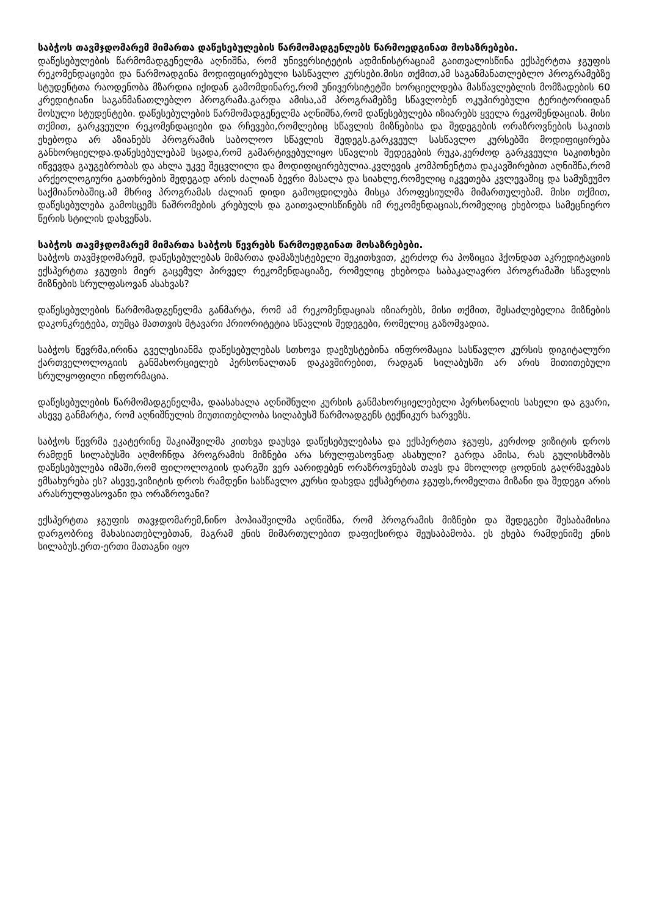საბჭოს თავმჯდომარემ მიმართა დაწესებულების წარმომადგენლებს წარმოედგინათ მოსაზრებები.
დაწესებულების წარმომადგენელმა აღნიშნა, რომ უნივერსიტეტის ადმინისტრაციამ გაითვალისწინა ექსპერტთა ჯგუფის რეკომენდაციები და წარმოადგინა მოდიფიცირებული სასწავლო კურსები.მისი თქმით,ამ საგანმანათლებლო პროგრამებზე სტუდენტთა რაოდენობა მზარდია იქიდან გამომდინარე,რომ უნივერსიტეტში ხორციელდება მასწავლებლის მომზადების 60 კრედიტიანი საგანმანათლებლო პროგრამა.გარდა ამისა,ამ პროგრამებზე სწავლობენ ოკუპირებული ტერიტორიიდან მოსული სტუდენტები. დაწესებულების წარმომადგენელმა აღნიშნა,რომ დაწესებულება იზიარებს ყველა რეკომენდაციას. მისი თქმით, გარკვეული რეკომენდაციები და რჩევები,რომლებიც სწავლის მიზნებისა და შედეგების ორაზროვნების საკითს ეხებოდა არ აზიანებს პროგრამის საბოლოო სწავლის შედეგს.გარკვეულ სასწავლო კურსებში მოდიფიცირება განხორციელდა.დაწესებულებამ სცადა,რომ გამარტივებულიყო სწავლის შედეგების რუკა,კერძოდ გარკვეული საკითხები იწვევდა გაუგებრობას და ახლა უკვე შეცვლილი და მოდიფიცირებულია.კვლევის კომპონენტთა დაკავშირებით აღნიშნა,რომ არქეოლოგიური გათხრების შედეგად არის ძალიან ბევრი მასალა და სიახლე,რომელიც იკვეთება კვლევაშიც და სამუზეუმო საქმიანობაშიც.ამ მხრივ პროგრამას ძალიან დიდი გამოცდილება მისცა პროფესიულმა მიმართულებამ. მისი თქმით, დაწესებულება გამოსცემს ნაშრომების კრებულს და გაითვალისწინებს იმ რეკომენდაციას,რომელიც ეხებოდა სამეცნიერო წერის სტილის დახვეწას.
საბჭოს თავმჯდომარემ მიმართა საბჭოს წევრებს წარმოედგინათ მოსაზრებები.
საბჭოს თავმჯდომარემ, დაწესებულებას მიმართა დამაზუსტებელი შეკითხვით, კერძოდ რა პოზიცია ჰქონდათ აკრედიტაციის ექსპერტთა ჯგუფის მიერ გაცემულ პირველ რეკომენდაციაზე, რომელიც ეხებოდა საბაკალავრო პროგრამაში სწავლის მიზნების სრულფასოვან ასახვას?
დაწესებულების წარმომადგენელმა განმარტა, რომ ამ რეკომენდაციას იზიარებს, მისი თქმით, შესაძლებელია მიზნების დაკონკრეტება, თუმცა მათთვის მტავარი პრიორიტეტია სწავლის შედეგები, რომელიც გაზომვადია.
საბჭოს წევრმა,ირინა გველესიანმა დაწესებულებას სთხოვა დაეზუსტებინა ინფრომაცია სასწავლო კურსის დიგიტალური ქართველოლოგიის განმახორციელებ პერსონალთან დაკავშირებით, რადგან სილაბუსში არ არის მითითებული სრულყოფილი ინფორმაცია.
დაწესებულების წარმომადგენელმა, დაასახალა აღნიშნული კურსის განმახორციელებელი პერსონალის სახელი და გვარი, ასევე განმარტა, რომ აღნიშნულის მიუთითებლობა სილაბუსშ წარმოადგენს ტექნიკურ ხარვეზს.
საბჭოს წევრმა ეკატერინე შაკიაშვილმა კითხვა დაუსვა დაწესებულებასა და ექსპერტთა ჯგუფს, კერძოდ ვიზიტის დროს რამდენ სილაბუსში აღმოჩნდა პროგრამის მიზნები არა სრულფასოვნად ასახული? გარდა ამისა, რას გულისხმობს დაწესებულება იმაში,რომ ფილოლოგიის დარგში ვერ აარიდებენ ორაზროვნებას თავს და მხოლოდ ცოდნის გაღრმავებას ემსახურება ეს? ასევე,ვიზიტის დროს რამდენი სასწავლო კურსი დახვდა ექსპერტთა ჯგუფს,რომელთა მიზანი და შედეგი არის არასრულფასოვანი და ორაზროვანი?
ექსპერტთა ჯგუფის თავჯდომარემ,ნინო პოპიაშვილმა აღნიშნა, რომ პროგრამის მიზნები და შედეგები შესაბამისია დარგობრივ მახასიათებლებთან, მაგრამ ენის მიმართულებით დაფიქსირდა შეუსაბამობა. ეს ეხება რამდენიმე ენის სილაბუს.ერთ-ერთი მათაგნი იყო